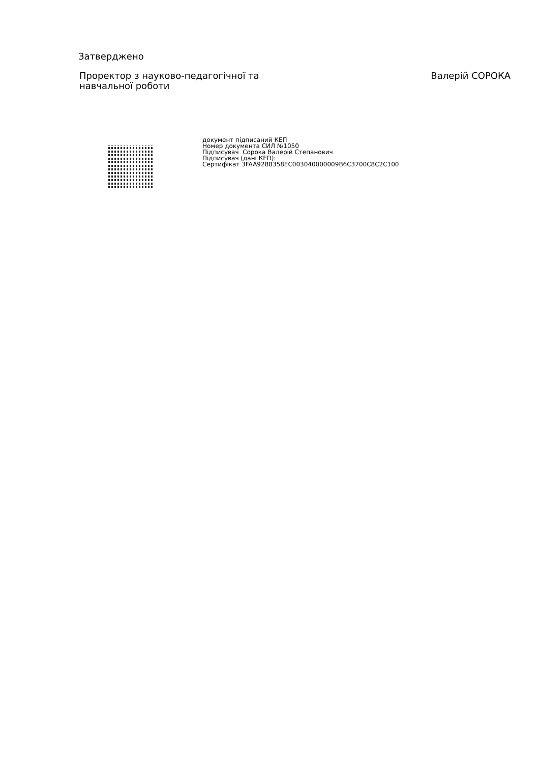Затверджено
Проректор з науково-педагогічної та
навчальної роботи
Валерій СОРОКА
документ підписаний КЕП
Номер документа СИЛ №1050
Підписувач Сорока Валерій Степанович
Підписувач (дані КЕП):
Сертифікат 3FAA9288358EC003040000009B6C3700C8C2C100